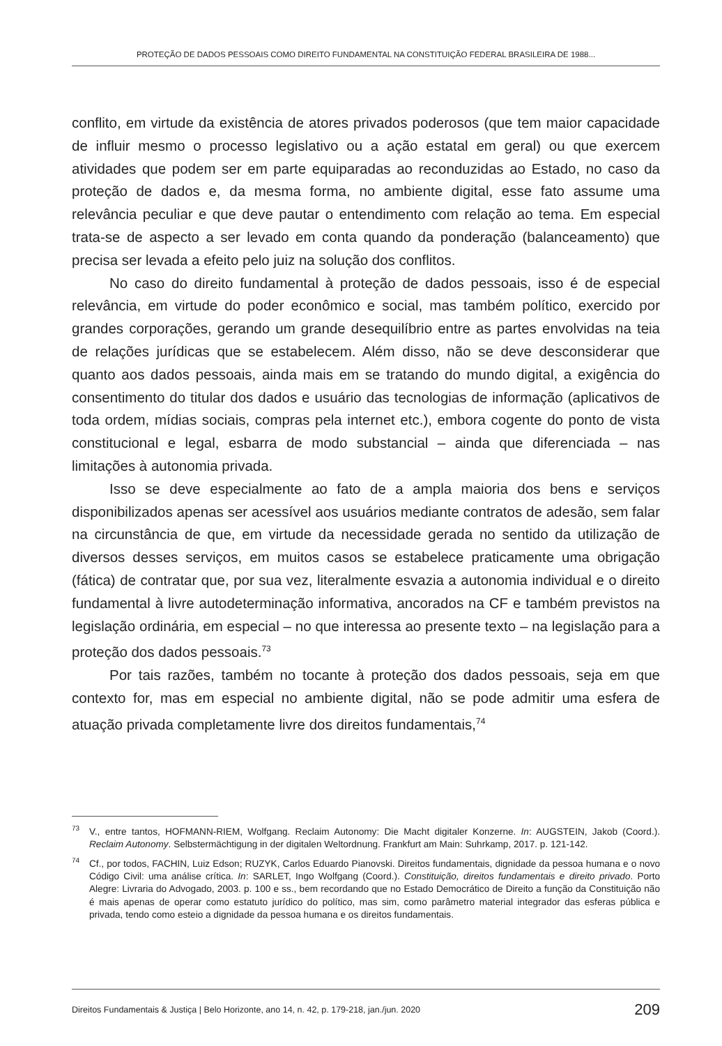PROTEÇÃO DE DADOS PESSOAIS COMO DIREITO FUNDAMENTAL NA CONSTITUIÇÃO FEDERAL BRASILEIRA DE 1988...
conflito, em virtude da existência de atores privados poderosos (que tem maior capacidade de influir mesmo o processo legislativo ou a ação estatal em geral) ou que exercem atividades que podem ser em parte equiparadas ao reconduzidas ao Estado, no caso da proteção de dados e, da mesma forma, no ambiente digital, esse fato assume uma relevância peculiar e que deve pautar o entendimento com relação ao tema. Em especial trata-se de aspecto a ser levado em conta quando da ponderação (balanceamento) que precisa ser levada a efeito pelo juiz na solução dos conflitos.
No caso do direito fundamental à proteção de dados pessoais, isso é de especial relevância, em virtude do poder econômico e social, mas também político, exercido por grandes corporações, gerando um grande desequilíbrio entre as partes envolvidas na teia de relações jurídicas que se estabelecem. Além disso, não se deve desconsiderar que quanto aos dados pessoais, ainda mais em se tratando do mundo digital, a exigência do consentimento do titular dos dados e usuário das tecnologias de informação (aplicativos de toda ordem, mídias sociais, compras pela internet etc.), embora cogente do ponto de vista constitucional e legal, esbarra de modo substancial – ainda que diferenciada – nas limitações à autonomia privada.
Isso se deve especialmente ao fato de a ampla maioria dos bens e serviços disponibilizados apenas ser acessível aos usuários mediante contratos de adesão, sem falar na circunstância de que, em virtude da necessidade gerada no sentido da utilização de diversos desses serviços, em muitos casos se estabelece praticamente uma obrigação (fática) de contratar que, por sua vez, literalmente esvazia a autonomia individual e o direito fundamental à livre autodeterminação informativa, ancorados na CF e também previstos na legislação ordinária, em especial – no que interessa ao presente texto – na legislação para a proteção dos dados pessoais.<sup>73</sup>
Por tais razões, também no tocante à proteção dos dados pessoais, seja em que contexto for, mas em especial no ambiente digital, não se pode admitir uma esfera de atuação privada completamente livre dos direitos fundamentais,<sup>74</sup>
<sup>73</sup>V., entre tantos, HOFMANN-RIEM, Wolfgang. Reclaim Autonomy: Die Macht digitaler Konzerne. In: AUGSTEIN, Jakob (Coord.). Reclaim Autonomy. Selbstermächtigung in der digitalen Weltordnung. Frankfurt am Main: Suhrkamp, 2017. p. 121-142.
<sup>74</sup> Cf., por todos, FACHIN, Luiz Edson; RUZYK, Carlos Eduardo Pianovski. Direitos fundamentais, dignidade da pessoa humana e o novo Código Civil: uma análise crítica. In: SARLET, Ingo Wolfgang (Coord.). Constituição, direitos fundamentais e direito privado. Porto Alegre: Livraria do Advogado, 2003. p. 100 e ss., bem recordando que no Estado Democrático de Direito a função da Constituição não é mais apenas de operar como estatuto jurídico do político, mas sim, como parâmetro material integrador das esferas pública e privada, tendo como esteio a dignidade da pessoa humana e os direitos fundamentais.
Direitos Fundamentais & Justiça | Belo Horizonte, ano 14, n. 42, p. 179-218, jan./jun. 2020 209